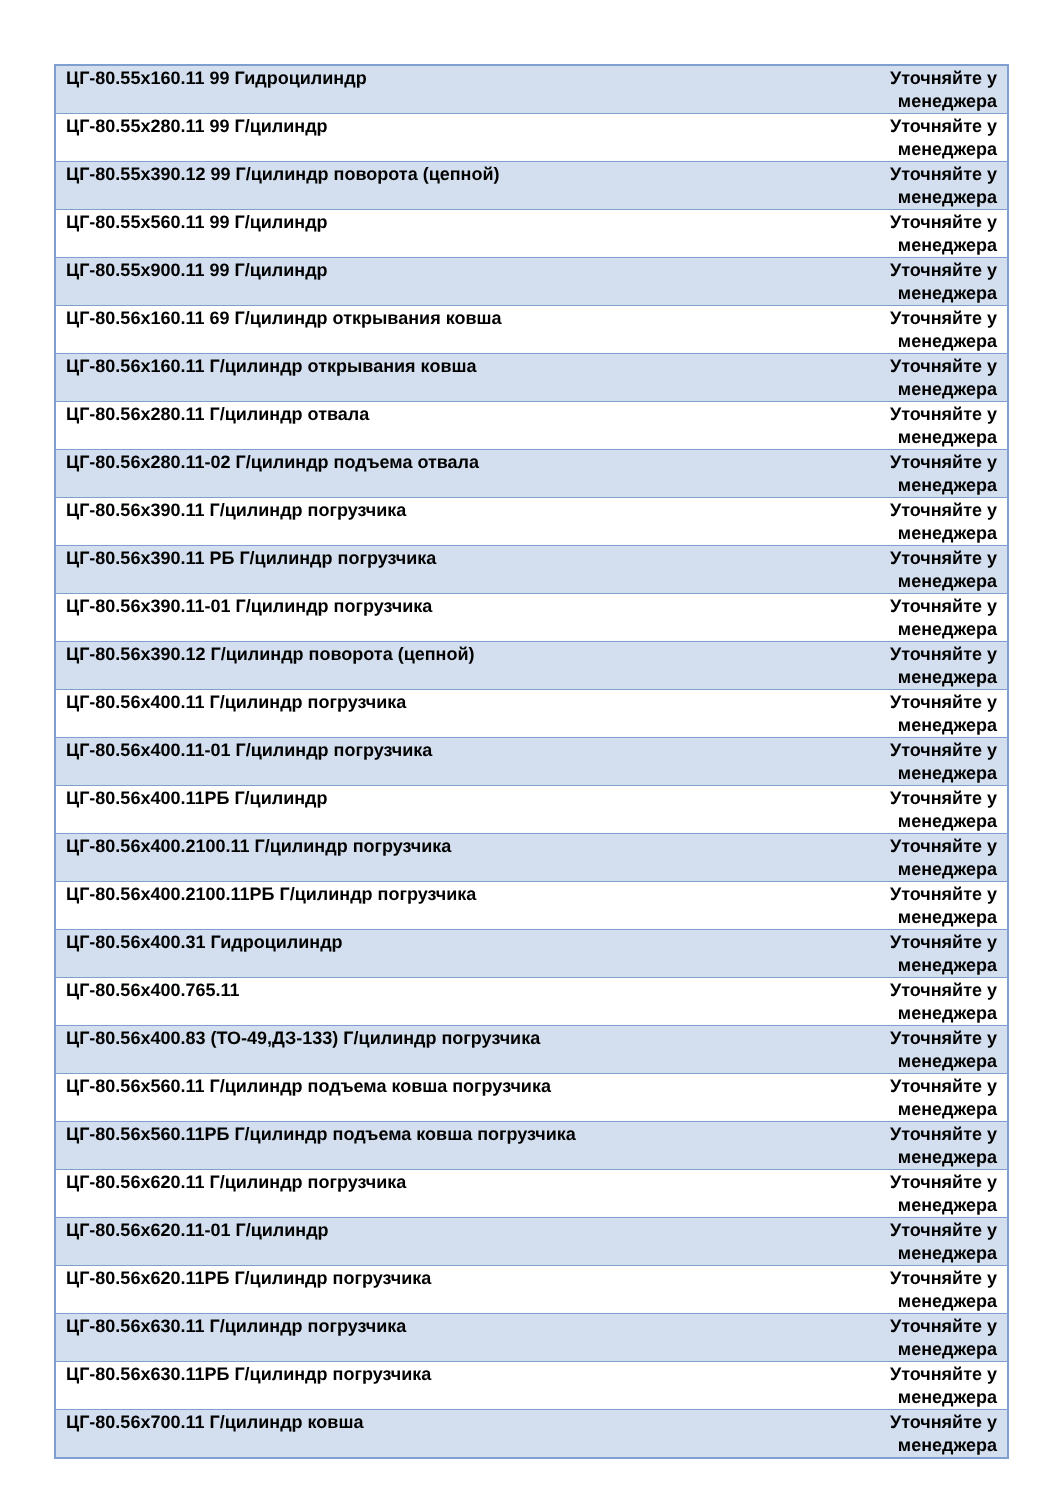| ЦГ-80.55х160.11 99 Гидроцилиндр | Уточняйте у менеджера |
| ЦГ-80.55х280.11 99 Г/цилиндр | Уточняйте у менеджера |
| ЦГ-80.55х390.12 99 Г/цилиндр поворота (цепной) | Уточняйте у менеджера |
| ЦГ-80.55х560.11 99 Г/цилиндр | Уточняйте у менеджера |
| ЦГ-80.55х900.11 99 Г/цилиндр | Уточняйте у менеджера |
| ЦГ-80.56х160.11 69 Г/цилиндр открывания ковша | Уточняйте у менеджера |
| ЦГ-80.56х160.11 Г/цилиндр открывания ковша | Уточняйте у менеджера |
| ЦГ-80.56х280.11 Г/цилиндр отвала | Уточняйте у менеджера |
| ЦГ-80.56х280.11-02 Г/цилиндр подъема отвала | Уточняйте у менеджера |
| ЦГ-80.56х390.11 Г/цилиндр погрузчика | Уточняйте у менеджера |
| ЦГ-80.56х390.11 РБ Г/цилиндр погрузчика | Уточняйте у менеджера |
| ЦГ-80.56х390.11-01 Г/цилиндр погрузчика | Уточняйте у менеджера |
| ЦГ-80.56х390.12 Г/цилиндр поворота (цепной) | Уточняйте у менеджера |
| ЦГ-80.56х400.11 Г/цилиндр погрузчика | Уточняйте у менеджера |
| ЦГ-80.56х400.11-01 Г/цилиндр погрузчика | Уточняйте у менеджера |
| ЦГ-80.56х400.11РБ Г/цилиндр | Уточняйте у менеджера |
| ЦГ-80.56х400.2100.11 Г/цилиндр погрузчика | Уточняйте у менеджера |
| ЦГ-80.56х400.2100.11РБ Г/цилиндр погрузчика | Уточняйте у менеджера |
| ЦГ-80.56х400.31 Гидроцилиндр | Уточняйте у менеджера |
| ЦГ-80.56х400.765.11 | Уточняйте у менеджера |
| ЦГ-80.56х400.83 (ТО-49,ДЗ-133) Г/цилиндр погрузчика | Уточняйте у менеджера |
| ЦГ-80.56х560.11 Г/цилиндр подъема ковша погрузчика | Уточняйте у менеджера |
| ЦГ-80.56х560.11РБ Г/цилиндр подъема ковша погрузчика | Уточняйте у менеджера |
| ЦГ-80.56х620.11 Г/цилиндр погрузчика | Уточняйте у менеджера |
| ЦГ-80.56х620.11-01 Г/цилиндр | Уточняйте у менеджера |
| ЦГ-80.56х620.11РБ Г/цилиндр погрузчика | Уточняйте у менеджера |
| ЦГ-80.56х630.11 Г/цилиндр погрузчика | Уточняйте у менеджера |
| ЦГ-80.56х630.11РБ Г/цилиндр погрузчика | Уточняйте у менеджера |
| ЦГ-80.56х700.11 Г/цилиндр ковша | Уточняйте у менеджера |